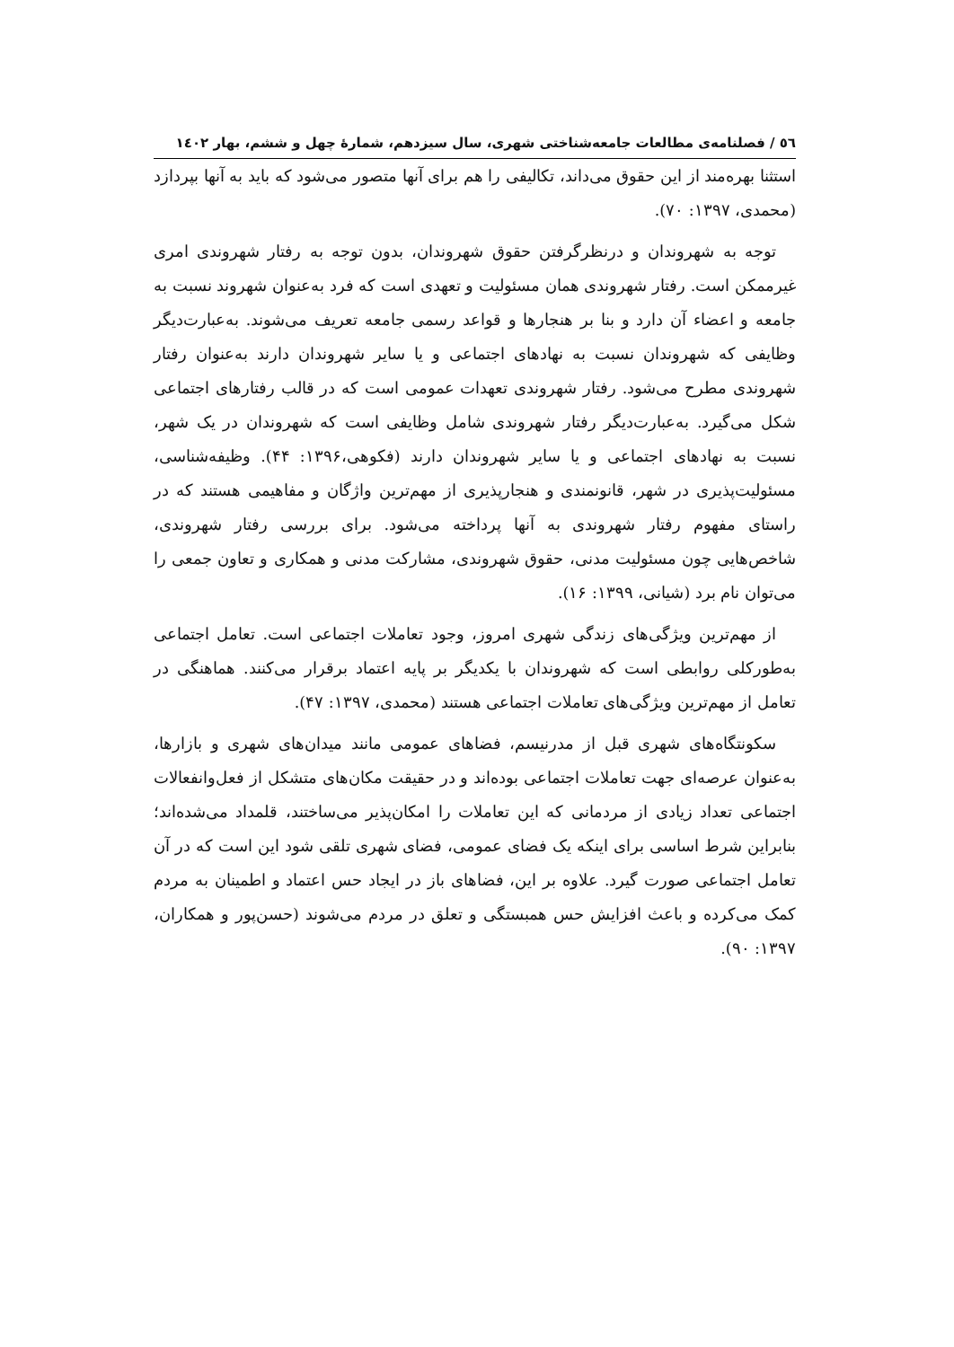٥٦ / فصلنامه‌ی مطالعات جامعه‌شناختی شهری، سال سیزدهم، شمارۀ چهل و ششم، بهار ١٤٠٢
استثنا بهره‌مند از این حقوق می‌داند، تکالیفی را هم برای آنها متصور می‌شود که باید به آنها بپردازد (محمدی، ۱۳۹۷: ۷۰).
توجه به شهروندان و درنظرگرفتن حقوق شهروندان، بدون توجه به رفتار شهروندی امری غیرممکن است. رفتار شهروندی همان مسئولیت و تعهدی است که فرد به‌عنوان شهروند نسبت به جامعه و اعضاء آن دارد و بنا بر هنجارها و قواعد رسمی جامعه تعریف می‌شوند. به‌عبارت‌دیگر وظایفی که شهروندان نسبت به نهادهای اجتماعی و یا سایر شهروندان دارند به‌عنوان رفتار شهروندی مطرح می‌شود. رفتار شهروندی تعهدات عمومی است که در قالب رفتارهای اجتماعی شکل می‌گیرد. به‌عبارت‌دیگر رفتار شهروندی شامل وظایفی است که شهروندان در یک شهر، نسبت به نهادهای اجتماعی و یا سایر شهروندان دارند (فکوهی،۱۳۹۶: ۴۴). وظیفه‌شناسی، مسئولیت‌پذیری در شهر، قانونمندی و هنجارپذیری از مهم‌ترین واژگان و مفاهیمی هستند که در راستای مفهوم رفتار شهروندی به آنها پرداخته می‌شود. برای بررسی رفتار شهروندی، شاخص‌هایی چون مسئولیت مدنی، حقوق شهروندی، مشارکت مدنی و همکاری و تعاون جمعی را می‌توان نام برد (شیانی، ۱۳۹۹: ۱۶).
از مهم‌ترین ویژگی‌های زندگی شهری امروز، وجود تعاملات اجتماعی است. تعامل اجتماعی به‌طورکلی روابطی است که شهروندان با یکدیگر بر پایه اعتماد برقرار می‌کنند. هماهنگی در تعامل از مهم‌ترین ویژگی‌های تعاملات اجتماعی هستند (محمدی، ۱۳۹۷: ۴۷).
سکونتگاه‌های شهری قبل از مدرنیسم، فضاهای عمومی مانند میدان‌های شهری و بازارها، به‌عنوان عرصه‌ای جهت تعاملات اجتماعی بوده‌اند و در حقیقت مکان‌های متشکل از فعل‌وانفعالات اجتماعی تعداد زیادی از مردمانی که این تعاملات را امکان‌پذیر می‌ساختند، قلمداد می‌شده‌اند؛ بنابراین شرط اساسی برای اینکه یک فضای عمومی، فضای شهری تلقی شود این است که در آن تعامل اجتماعی صورت گیرد. علاوه بر این، فضاهای باز در ایجاد حس اعتماد و اطمینان به مردم کمک می‌کرده و باعث افزایش حس همبستگی و تعلق در مردم می‌شوند (حسن‌پور و همکاران، ۱۳۹۷: ۹۰).